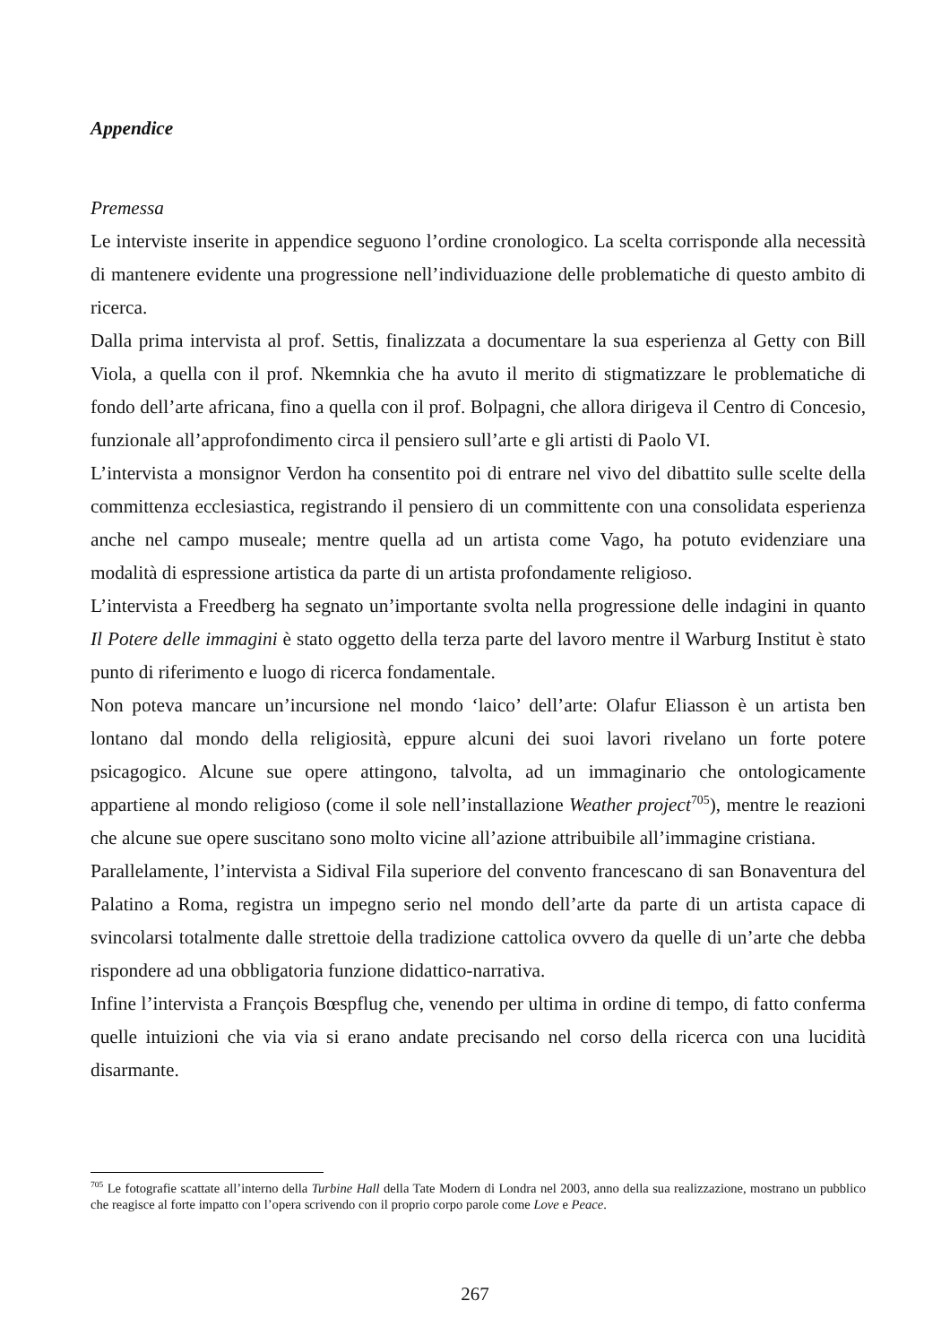Appendice
Premessa
Le interviste inserite in appendice seguono l’ordine cronologico. La scelta corrisponde alla necessità di mantenere evidente una progressione nell’individuazione delle problematiche di questo ambito di ricerca.
Dalla prima intervista al prof. Settis, finalizzata a documentare la sua esperienza al Getty con Bill Viola, a quella con il prof. Nkemnkia che ha avuto il merito di stigmatizzare le problematiche di fondo dell’arte africana, fino a quella con il prof. Bolpagni, che allora dirigeva il Centro di Concesio, funzionale all’approfondimento circa il pensiero sull’arte e gli artisti di Paolo VI.
L’intervista a monsignor Verdon ha consentito poi di entrare nel vivo del dibattito sulle scelte della committenza ecclesiastica, registrando il pensiero di un committente con una consolidata esperienza anche nel campo museale; mentre quella ad un artista come Vago, ha potuto evidenziare una modalità di espressione artistica da parte di un artista profondamente religioso.
L’intervista a Freedberg ha segnato un’importante svolta nella progressione delle indagini in quanto Il Potere delle immagini è stato oggetto della terza parte del lavoro mentre il Warburg Institut è stato punto di riferimento e luogo di ricerca fondamentale.
Non poteva mancare un’incursione nel mondo ‘laico’ dell’arte: Olafur Eliasson è un artista ben lontano dal mondo della religiosità, eppure alcuni dei suoi lavori rivelano un forte potere psicagogico. Alcune sue opere attingono, talvolta, ad un immaginario che ontologicamente appartiene al mondo religioso (come il sole nell’installazione Weather project<sup>705</sup>), mentre le reazioni che alcune sue opere suscitano sono molto vicine all’azione attribuibile all’immagine cristiana.
Parallelamente, l’intervista a Sidival Fila superiore del convento francescano di san Bonaventura del Palatino a Roma, registra un impegno serio nel mondo dell’arte da parte di un artista capace di svincolarsi totalmente dalle strettoie della tradizione cattolica ovvero da quelle di un’arte che debba rispondere ad una obbligatoria funzione didattico-narrativa.
Infine l’intervista a François Bœspflug che, venendo per ultima in ordine di tempo, di fatto conferma quelle intuizioni che via via si erano andate precisando nel corso della ricerca con una lucidità disarmante.
<sup>705</sup> Le fotografie scattate all’interno della Turbine Hall della Tate Modern di Londra nel 2003, anno della sua realizzazione, mostrano un pubblico che reagisce al forte impatto con l’opera scrivendo con il proprio corpo parole come Love e Peace.
267